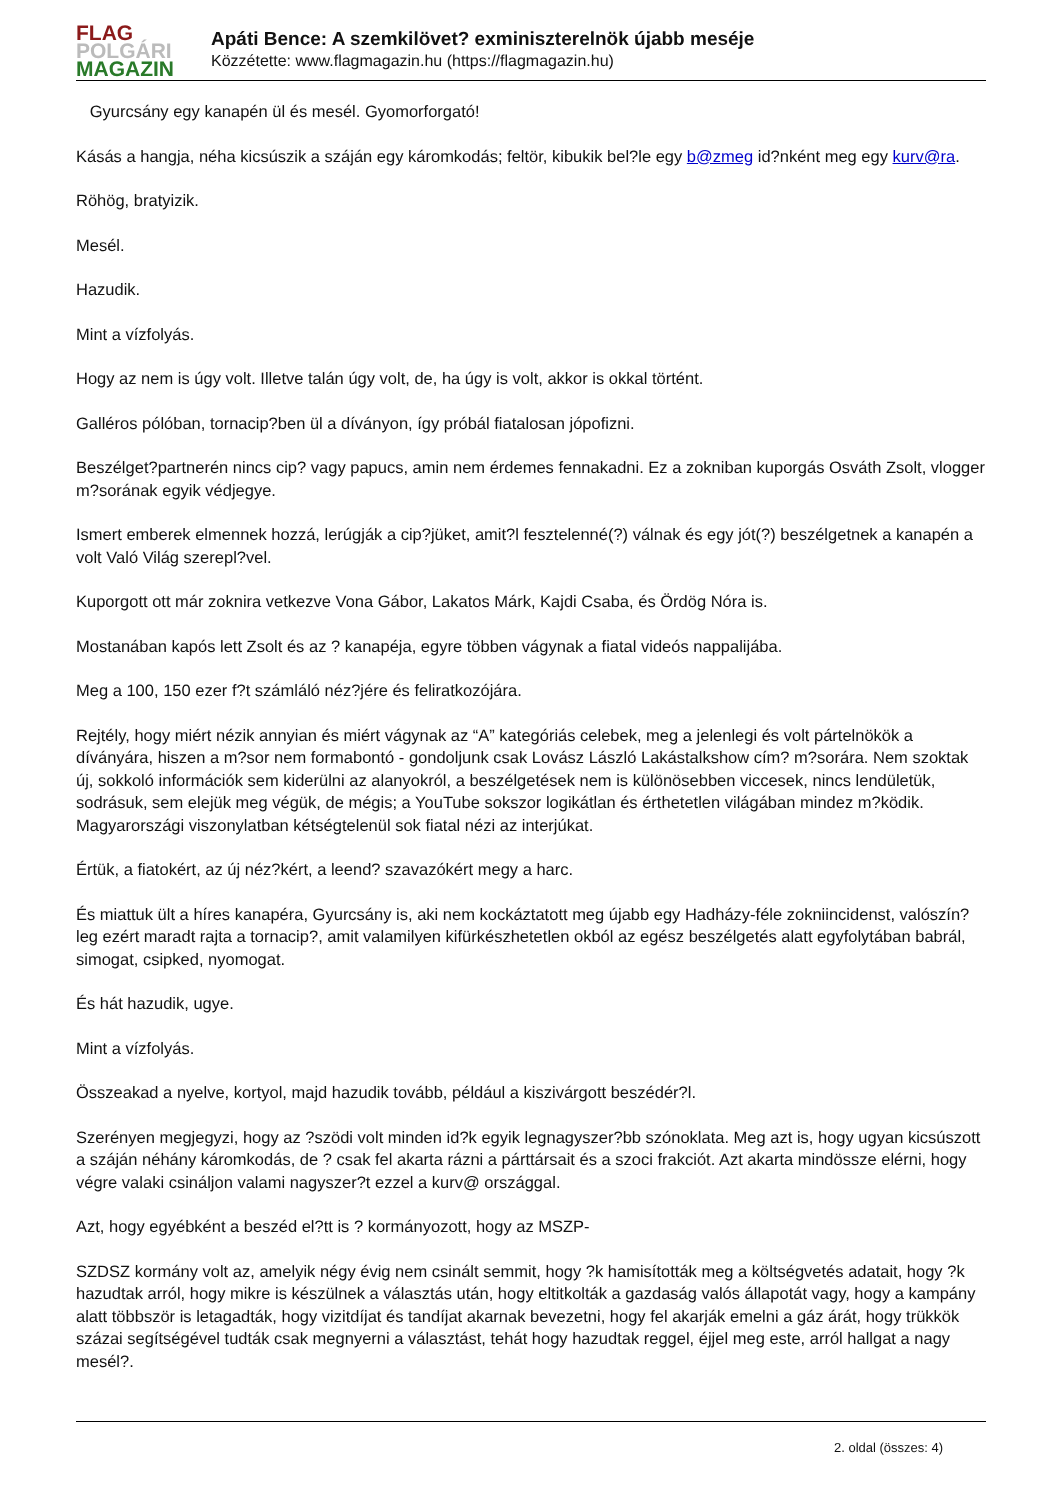FLAG
POLGÁRI
MAGAZIN
Apáti Bence: A szemkilövet? exminiszterelnök újabb meséje
Közzétette: www.flagmagazin.hu (https://flagmagazin.hu)
Gyurcsány egy kanapén ül és mesél. Gyomorforgató!
Kásás a hangja, néha kicsúszik a száján egy káromkodás; feltör, kibukik bel?le egy b@zmeg id?nként meg egy kurv@ra.
Röhög, bratyizik.
Mesél.
Hazudik.
Mint a vízfolyás.
Hogy az nem is úgy volt. Illetve talán úgy volt, de, ha úgy is volt, akkor is okkal történt.
Galléros pólóban, tornacip?ben ül a díványon, így próbál fiatalosan jópofizni.
Beszélget?partnerén nincs cip? vagy papucs, amin nem érdemes fennakadni. Ez a zokniban kuporgás Osváth Zsolt, vlogger m?sorának egyik védjegye.
Ismert emberek elmennek hozzá, lerúgják a cip?jüket, amit?l fesztelenné(?) válnak és egy jót(?) beszélgetnek a kanapén a volt Való Világ szerepl?vel.
Kuporgott ott már zoknira vetkezve Vona Gábor, Lakatos Márk, Kajdi Csaba, és Ördög Nóra is.
Mostanában kapós lett Zsolt és az ? kanapéja, egyre többen vágynak a fiatal videós nappalijába.
Meg a 100, 150 ezer f?t számláló néz?jére és feliratkozójára.
Rejtély, hogy miért nézik annyian és miért vágynak az “A” kategóriás celebek, meg a jelenlegi és volt pártelnökök a díványára, hiszen a m?sor nem formabontó - gondoljunk csak Lovász László Lakástalkshow cím? m?sorára. Nem szoktak új, sokkoló információk sem kiderülni az alanyokról, a beszélgetések nem is különösebben viccesek, nincs lendületük, sodrásuk, sem elejük meg végük, de mégis; a YouTube sokszor logikátlan és érthetetlen világában mindez m?ködik. Magyarországi viszonylatban kétségtelenül sok fiatal nézi az interjúkat.
Értük, a fiatokért, az új néz?kért, a leend? szavazókért megy a harc.
És miattuk ült a híres kanapéra, Gyurcsány is, aki nem kockáztatott meg újabb egy Hadházy-féle zokniincidenst, valószín?leg ezért maradt rajta a tornacip?, amit valamilyen kifürkészhetetlen okból az egész beszélgetés alatt egyfolytában babrál, simogat, csipked, nyomogat.
És hát hazudik, ugye.
Mint a vízfolyás.
Összeakad a nyelve, kortyol, majd hazudik tovább, például a kiszivárgott beszédér?l.
Szerényen megjegyzi, hogy az ?szödi volt minden id?k egyik legnagyszer?bb szónoklata. Meg azt is, hogy ugyan kicsúszott a száján néhány káromkodás, de ? csak fel akarta rázni a párttársait és a szoci frakciót. Azt akarta mindössze elérni, hogy végre valaki csináljon valami nagyszer?t ezzel a kurv@ országgal.
Azt, hogy egyébként a beszéd el?tt is ? kormányozott, hogy az MSZP-
SZDSZ kormány volt az, amelyik négy évig nem csinált semmit, hogy ?k hamisították meg a költségvetés adatait, hogy ?k hazudtak arról, hogy mikre is készülnek a választás után, hogy eltitkolták a gazdaság valós állapotát vagy, hogy a kampány alatt többször is letagadták, hogy vizitdíjat és tandíjat akarnak bevezetni, hogy fel akarják emelni a gáz árát, hogy trükkök százai segítségével tudták csak megnyerni a választást, tehát hogy hazudtak reggel, éjjel meg este, arról hallgat a nagy mesél?.
2. oldal (összes: 4)